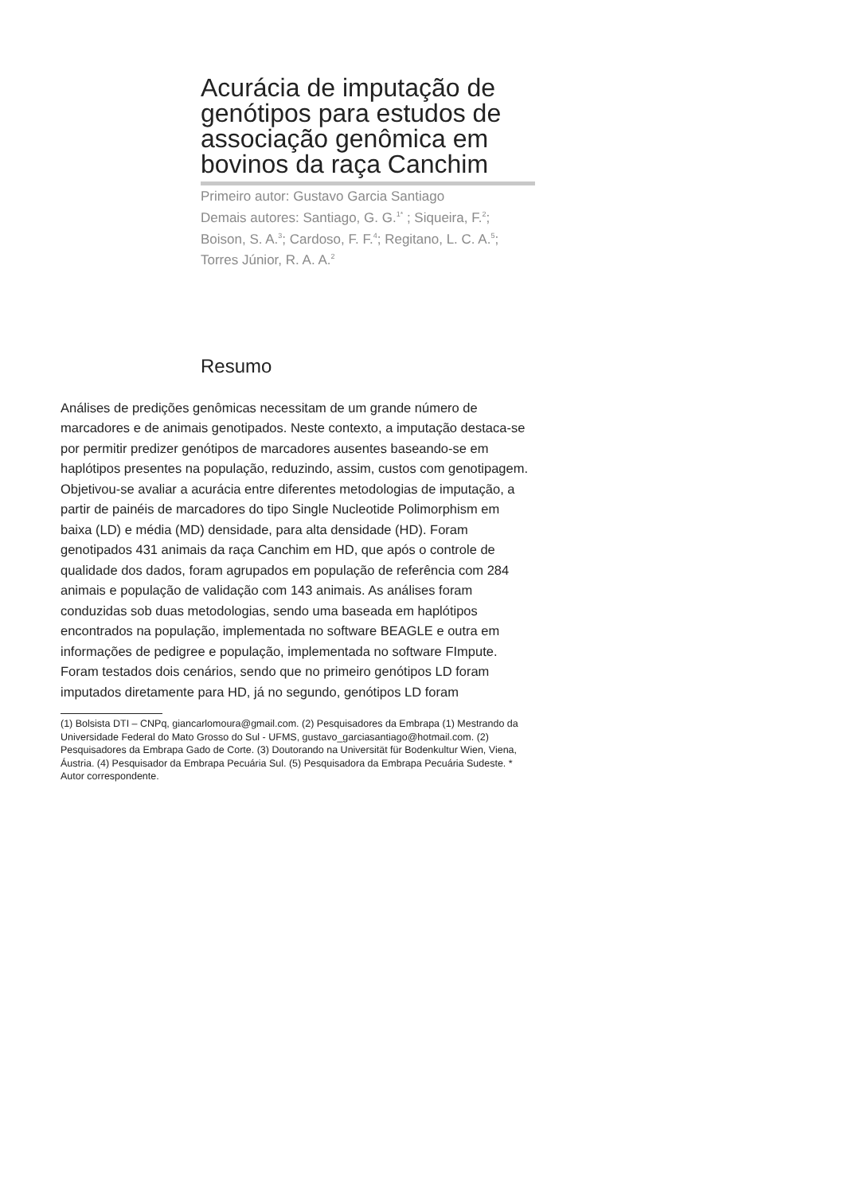Acurácia de imputação de genótipos para estudos de associação genômica em bovinos da raça Canchim
Primeiro autor: Gustavo Garcia Santiago
Demais autores: Santiago, G. G.<sup>1*</sup> ; Siqueira, F.<sup>2</sup>; Boison, S. A.<sup>3</sup>; Cardoso, F. F.<sup>4</sup>; Regitano, L. C. A.<sup>5</sup>; Torres Júnior, R. A. A.<sup>2</sup>
Resumo
Análises de predições genômicas necessitam de um grande número de marcadores e de animais genotipados. Neste contexto, a imputação destaca-se por permitir predizer genótipos de marcadores ausentes baseando-se em haplótipos presentes na população, reduzindo, assim, custos com genotipagem. Objetivou-se avaliar a acurácia entre diferentes metodologias de imputação, a partir de painéis de marcadores do tipo Single Nucleotide Polimorphism em baixa (LD) e média (MD) densidade, para alta densidade (HD). Foram genotipados 431 animais da raça Canchim em HD, que após o controle de qualidade dos dados, foram agrupados em população de referência com 284 animais e população de validação com 143 animais. As análises foram conduzidas sob duas metodologias, sendo uma baseada em haplótipos encontrados na população, implementada no software BEAGLE e outra em informações de pedigree e população, implementada no software FImpute. Foram testados dois cenários, sendo que no primeiro genótipos LD foram imputados diretamente para HD, já no segundo, genótipos LD foram
(1) Bolsista DTI – CNPq, giancarlomoura@gmail.com. (2) Pesquisadores da Embrapa (1) Mestrando da Universidade Federal do Mato Grosso do Sul - UFMS, gustavo_garciasantiago@hotmail.com. (2) Pesquisadores da Embrapa Gado de Corte. (3) Doutorando na Universität für Bodenkultur Wien, Viena, Áustria. (4) Pesquisador da Embrapa Pecuária Sul. (5) Pesquisadora da Embrapa Pecuária Sudeste. * Autor correspondente.